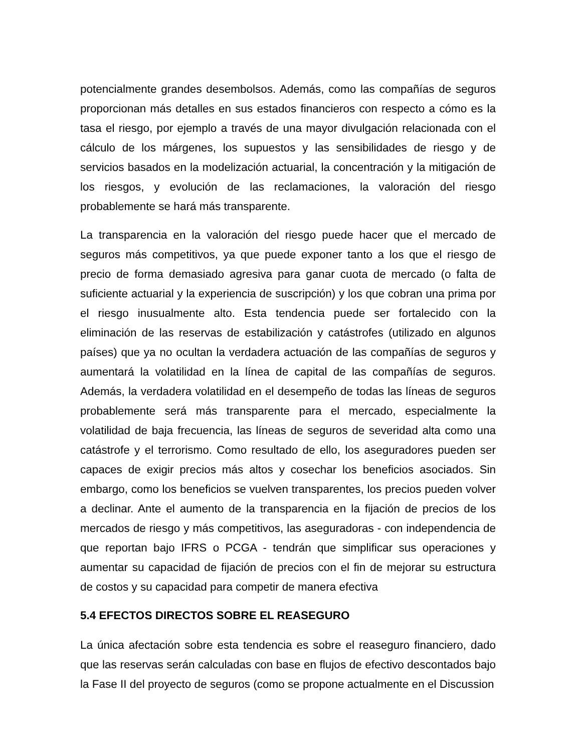potencialmente grandes desembolsos. Además, como las compañías de seguros proporcionan más detalles en sus estados financieros con respecto a cómo es la tasa el riesgo, por ejemplo a través de una mayor divulgación relacionada con el cálculo de los márgenes, los supuestos y las sensibilidades de riesgo y de servicios basados en la modelización actuarial, la concentración y la mitigación de los riesgos, y evolución de las reclamaciones, la valoración del riesgo probablemente se hará más transparente.
La transparencia en la valoración del riesgo puede hacer que el mercado de seguros más competitivos, ya que puede exponer tanto a los que el riesgo de precio de forma demasiado agresiva para ganar cuota de mercado (o falta de suficiente actuarial y la experiencia de suscripción) y los que cobran una prima por el riesgo inusualmente alto. Esta tendencia puede ser fortalecido con la eliminación de las reservas de estabilización y catástrofes (utilizado en algunos países) que ya no ocultan la verdadera actuación de las compañías de seguros y aumentará la volatilidad en la línea de capital de las compañías de seguros. Además, la verdadera volatilidad en el desempeño de todas las líneas de seguros probablemente será más transparente para el mercado, especialmente la volatilidad de baja frecuencia, las líneas de seguros de severidad alta como una catástrofe y el terrorismo. Como resultado de ello, los aseguradores pueden ser capaces de exigir precios más altos y cosechar los beneficios asociados. Sin embargo, como los beneficios se vuelven transparentes, los precios pueden volver a declinar. Ante el aumento de la transparencia en la fijación de precios de los mercados de riesgo y más competitivos, las aseguradoras - con independencia de que reportan bajo IFRS o PCGA - tendrán que simplificar sus operaciones y aumentar su capacidad de fijación de precios con el fin de mejorar su estructura de costos y su capacidad para competir de manera efectiva
5.4 EFECTOS DIRECTOS SOBRE EL REASEGURO
La única afectación sobre esta tendencia es sobre el reaseguro financiero, dado que las reservas serán calculadas con base en flujos de efectivo descontados bajo la Fase II del proyecto de seguros (como se propone actualmente en el Discussion